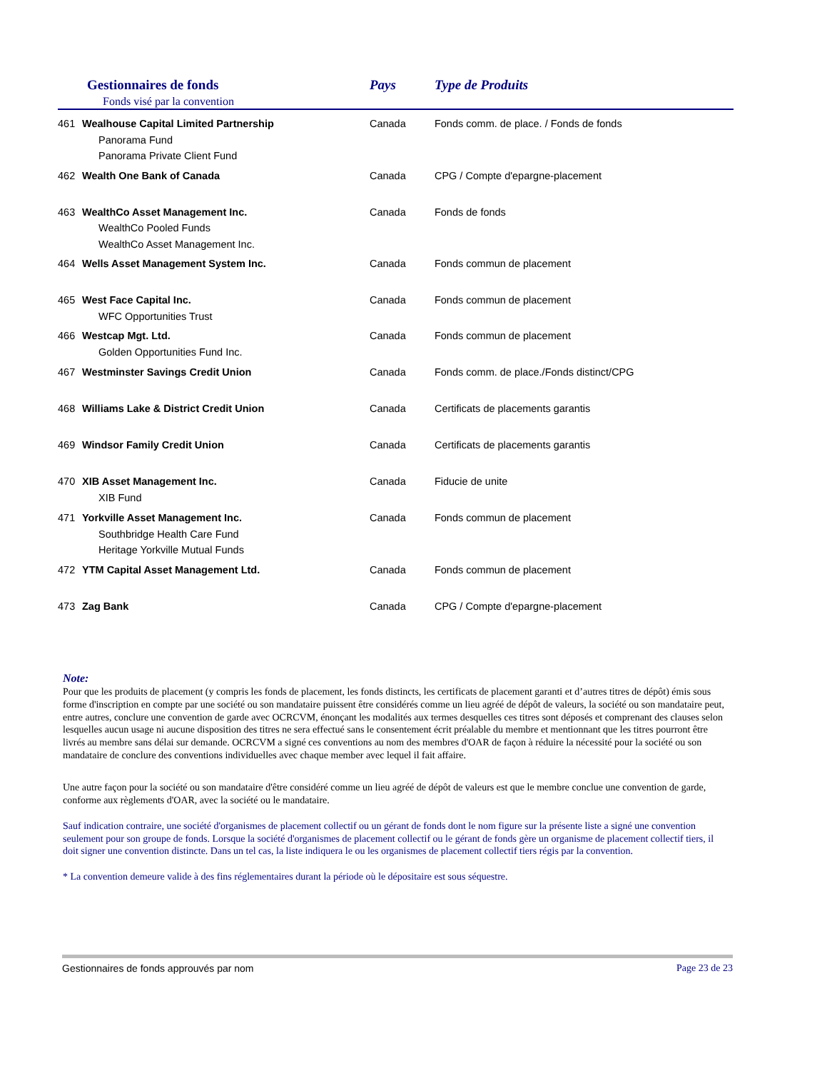| Gestionnaires de fonds Fonds visé par la convention | | Pays | Type de Produits |
| --- | --- | --- | --- |
| 461 | Wealhouse Capital Limited Partnership Panorama Fund Panorama Private Client Fund | Canada | Fonds comm. de place. / Fonds de fonds |
| 462 | Wealth One Bank of Canada | Canada | CPG / Compte d'epargne-placement |
| 463 | WealthCo Asset Management Inc. WealthCo Pooled Funds WealthCo Asset Management Inc. | Canada | Fonds de fonds |
| 464 | Wells Asset Management System Inc. | Canada | Fonds commun de placement |
| 465 | West Face Capital Inc. WFC Opportunities Trust | Canada | Fonds commun de placement |
| 466 | Westcap Mgt. Ltd. Golden Opportunities Fund Inc. | Canada | Fonds commun de placement |
| 467 | Westminster Savings Credit Union | Canada | Fonds comm. de place./Fonds distinct/CPG |
| 468 | Williams Lake & District Credit Union | Canada | Certificats de placements garantis |
| 469 | Windsor Family Credit Union | Canada | Certificats de placements garantis |
| 470 | XIB Asset Management Inc. XIB Fund | Canada | Fiducie de unite |
| 471 | Yorkville Asset Management Inc. Southbridge Health Care Fund Heritage Yorkville Mutual Funds | Canada | Fonds commun de placement |
| 472 | YTM Capital Asset Management Ltd. | Canada | Fonds commun de placement |
| 473 | Zag Bank | Canada | CPG / Compte d'epargne-placement |
Note:
Pour que les produits de placement (y compris les fonds de placement, les fonds distincts, les certificats de placement garanti et d’autres titres de dépôt) émis sous forme d'inscription en compte par une société ou son mandataire puissent être considérés comme un lieu agréé de dépôt de valeurs, la société ou son mandataire peut, entre autres, conclure une convention de garde avec OCRCVM, énonçant les modalités aux termes desquelles ces titres sont déposés et comprenant des clauses selon lesquelles aucun usage ni aucune disposition des titres ne sera effectué sans le consentement écrit préalable du membre et mentionnant que les titres pourront être livrés au membre sans délai sur demande. OCRCVM a signé ces conventions au nom des membres d'OAR de façon à réduire la nécessité pour la société ou son mandataire de conclure des conventions individuelles avec chaque member avec lequel il fait affaire.
Une autre façon pour la société ou son mandataire d'être considéré comme un lieu agréé de dépôt de valeurs est que le membre conclue une convention de garde, conforme aux règlements d'OAR, avec la société ou le mandataire.
Sauf indication contraire, une société d'organismes de placement collectif ou un gérant de fonds dont le nom figure sur la présente liste a signé une convention seulement pour son groupe de fonds. Lorsque la société d'organismes de placement collectif ou le gérant de fonds gère un organisme de placement collectif tiers, il doit signer une convention distincte. Dans un tel cas, la liste indiquera le ou les organismes de placement collectif tiers régis par la convention.
* La convention demeure valide à des fins réglementaires durant la période où le dépositaire est sous séquestre.
Gestionnaires de fonds approuvés par nom Page 23 de 23